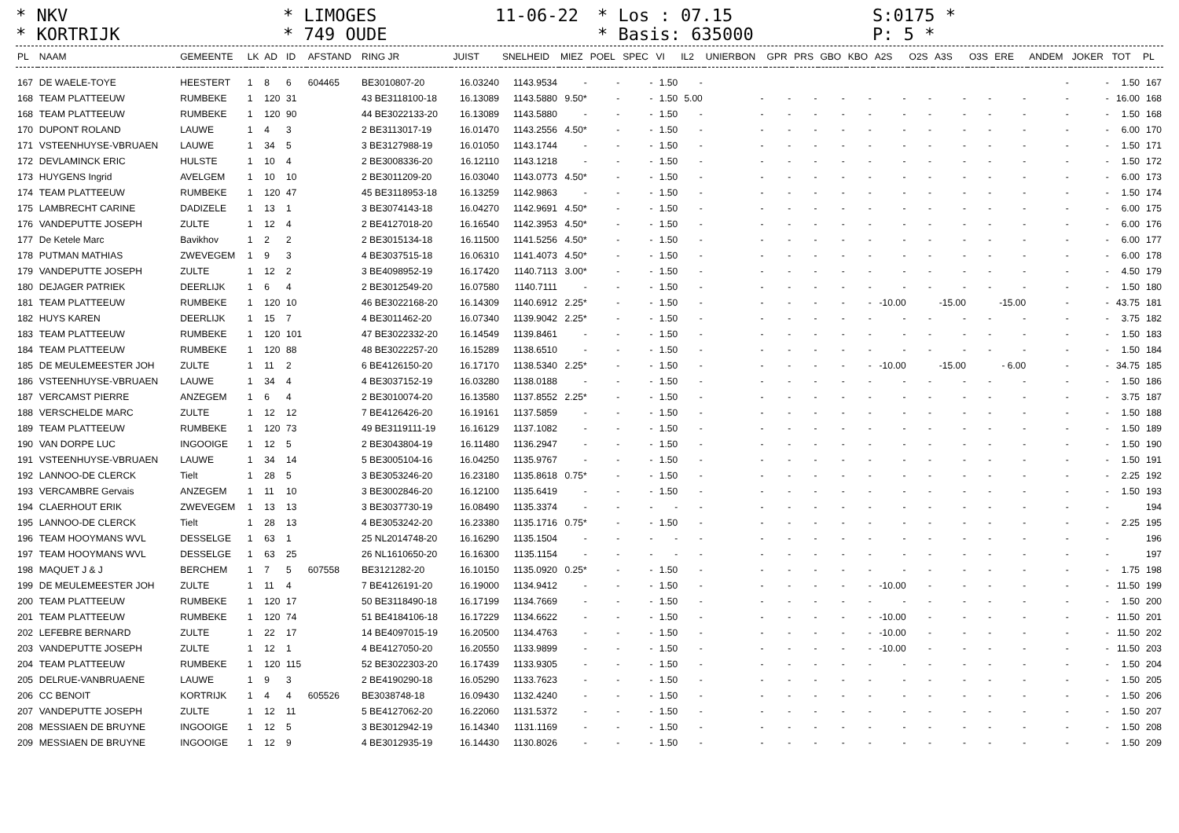* NKV
* KORTRIJK
* LIMOGES
* 749 OUDE
11-06-22
* Los : 07.15
* Basis: 635000
S:0175 *
P: 5 *
| PL | NAAM | GEMEENTE | LK | AD | ID | AFSTAND | RING JR | JUIST | SNELHEID | MIEZ | POEL | SPEC | VI | IL2 | UNIERBON | GPR | PRS | GBO | KBO | A2S | O2S | A3S | O3S | ERE | ANDEM | JOKER | TOT | PL |
| --- | --- | --- | --- | --- | --- | --- | --- | --- | --- | --- | --- | --- | --- | --- | --- | --- | --- | --- | --- | --- | --- | --- | --- | --- | --- | --- | --- | --- |
| 167 | DE WAELE-TOYE | HEESTERT | 1 | 8 | 6 | 604465 | BE3010807-20 | 16.03240 | 1143.9534 | - | - | - | 1.50 | - | | | | | | | | | | | - | - | 1.50 | 167 |
| 168 | TEAM PLATTEEUW | RUMBEKE | 1 | 120 | 31 | | 43 BE3118100-18 | 16.13089 | 1143.5880 | 9.50* | - | - | 1.50 | 5.00 | - | - | - | - | - | - | - | - | - | - | - | - | 16.00 | 168 |
| 168 | TEAM PLATTEEUW | RUMBEKE | 1 | 120 | 90 | | 44 BE3022133-20 | 16.13089 | 1143.5880 | - | - | - | 1.50 | - | - | - | - | - | - | - | - | - | - | - | - | - | 1.50 | 168 |
| 170 | DUPONT ROLAND | LAUWE | 1 | 4 | 3 | | 2 BE3113017-19 | 16.01470 | 1143.2556 | 4.50* | - | - | 1.50 | - | - | - | - | - | - | - | - | - | - | - | - | - | 6.00 | 170 |
| 171 | VSTEENHUYSE-VBRUAEN | LAUWE | 1 | 34 | 5 | | 3 BE3127988-19 | 16.01050 | 1143.1744 | - | - | - | 1.50 | - | - | - | - | - | - | - | - | - | - | - | - | - | 1.50 | 171 |
| 172 | DEVLAMINCK ERIC | HULSTE | 1 | 10 | 4 | | 2 BE3008336-20 | 16.12110 | 1143.1218 | - | - | - | 1.50 | - | - | - | - | - | - | - | - | - | - | - | - | - | 1.50 | 172 |
| 173 | HUYGENS Ingrid | AVELGEM | 1 | 10 | 10 | | 2 BE3011209-20 | 16.03040 | 1143.0773 | 4.50* | - | - | 1.50 | - | - | - | - | - | - | - | - | - | - | - | - | - | 6.00 | 173 |
| 174 | TEAM PLATTEEUW | RUMBEKE | 1 | 120 | 47 | | 45 BE3118953-18 | 16.13259 | 1142.9863 | - | - | - | 1.50 | - | - | - | - | - | - | - | - | - | - | - | - | - | 1.50 | 174 |
| 175 | LAMBRECHT CARINE | DADIZELE | 1 | 13 | 1 | | 3 BE3074143-18 | 16.04270 | 1142.9691 | 4.50* | - | - | 1.50 | - | - | - | - | - | - | - | - | - | - | - | - | - | 6.00 | 175 |
| 176 | VANDEPUTTE JOSEPH | ZULTE | 1 | 12 | 4 | | 2 BE4127018-20 | 16.16540 | 1142.3953 | 4.50* | - | - | 1.50 | - | - | - | - | - | - | - | - | - | - | - | - | - | 6.00 | 176 |
| 177 | De Ketele Marc | Bavikhov | 1 | 2 | 2 | | 2 BE3015134-18 | 16.11500 | 1141.5256 | 4.50* | - | - | 1.50 | - | - | - | - | - | - | - | - | - | - | - | - | - | 6.00 | 177 |
| 178 | PUTMAN MATHIAS | ZWEVEGEM | 1 | 9 | 3 | | 4 BE3037515-18 | 16.06310 | 1141.4073 | 4.50* | - | - | 1.50 | - | - | - | - | - | - | - | - | - | - | - | - | - | 6.00 | 178 |
| 179 | VANDEPUTTE JOSEPH | ZULTE | 1 | 12 | 2 | | 3 BE4098952-19 | 16.17420 | 1140.7113 | 3.00* | - | - | 1.50 | - | - | - | - | - | - | - | - | - | - | - | - | - | 4.50 | 179 |
| 180 | DEJAGER PATRIEK | DEERLIJK | 1 | 6 | 4 | | 2 BE3012549-20 | 16.07580 | 1140.7111 | - | - | - | 1.50 | - | - | - | - | - | - | - | - | - | - | - | - | - | 1.50 | 180 |
| 181 | TEAM PLATTEEUW | RUMBEKE | 1 | 120 | 10 | | 46 BE3022168-20 | 16.14309 | 1140.6912 | 2.25* | - | - | 1.50 | - | - | - | - | - | - | -10.00 | | -15.00 | | -15.00 | - | - | 43.75 | 181 |
| 182 | HUYS KAREN | DEERLIJK | 1 | 15 | 7 | | 4 BE3011462-20 | 16.07340 | 1139.9042 | 2.25* | - | - | 1.50 | - | - | - | - | - | - | - | - | - | - | - | - | - | 3.75 | 182 |
| 183 | TEAM PLATTEEUW | RUMBEKE | 1 | 120 | 101 | | 47 BE3022332-20 | 16.14549 | 1139.8461 | - | - | - | 1.50 | - | - | - | - | - | - | - | - | - | - | - | - | - | 1.50 | 183 |
| 184 | TEAM PLATTEEUW | RUMBEKE | 1 | 120 | 88 | | 48 BE3022257-20 | 16.15289 | 1138.6510 | - | - | - | 1.50 | - | - | - | - | - | - | - | - | - | - | - | - | - | 1.50 | 184 |
| 185 | DE MEULEMEESTER JOH | ZULTE | 1 | 11 | 2 | | 6 BE4126150-20 | 16.17170 | 1138.5340 | 2.25* | - | - | 1.50 | - | - | - | - | - | - | -10.00 | | -15.00 | | - 6.00 | - | - | 34.75 | 185 |
| 186 | VSTEENHUYSE-VBRUAEN | LAUWE | 1 | 34 | 4 | | 4 BE3037152-19 | 16.03280 | 1138.0188 | - | - | - | 1.50 | - | - | - | - | - | - | - | - | - | - | - | - | - | 1.50 | 186 |
| 187 | VERCAMST PIERRE | ANZEGEM | 1 | 6 | 4 | | 2 BE3010074-20 | 16.13580 | 1137.8552 | 2.25* | - | - | 1.50 | - | - | - | - | - | - | - | - | - | - | - | - | - | 3.75 | 187 |
| 188 | VERSCHELDE MARC | ZULTE | 1 | 12 | 12 | | 7 BE4126426-20 | 16.19161 | 1137.5859 | - | - | - | 1.50 | - | - | - | - | - | - | - | - | - | - | - | - | - | 1.50 | 188 |
| 189 | TEAM PLATTEEUW | RUMBEKE | 1 | 120 | 73 | | 49 BE3119111-19 | 16.16129 | 1137.1082 | - | - | - | 1.50 | - | - | - | - | - | - | - | - | - | - | - | - | - | 1.50 | 189 |
| 190 | VAN DORPE LUC | INGOOIGE | 1 | 12 | 5 | | 2 BE3043804-19 | 16.11480 | 1136.2947 | - | - | - | 1.50 | - | - | - | - | - | - | - | - | - | - | - | - | - | 1.50 | 190 |
| 191 | VSTEENHUYSE-VBRUAEN | LAUWE | 1 | 34 | 14 | | 5 BE3005104-16 | 16.04250 | 1135.9767 | - | - | - | 1.50 | - | - | - | - | - | - | - | - | - | - | - | - | - | 1.50 | 191 |
| 192 | LANNOO-DE CLERCK | Tielt | 1 | 28 | 5 | | 3 BE3053246-20 | 16.23180 | 1135.8618 | 0.75* | - | - | 1.50 | - | - | - | - | - | - | - | - | - | - | - | - | - | 2.25 | 192 |
| 193 | VERCAMBRE Gervais | ANZEGEM | 1 | 11 | 10 | | 3 BE3002846-20 | 16.12100 | 1135.6419 | - | - | - | 1.50 | - | - | - | - | - | - | - | - | - | - | - | - | - | 1.50 | 193 |
| 194 | CLAERHOUT ERIK | ZWEVEGEM | 1 | 13 | 13 | | 3 BE3037730-19 | 16.08490 | 1135.3374 | - | - | - | - | - | - | - | - | - | - | - | - | - | - | - | - | - | | 194 |
| 195 | LANNOO-DE CLERCK | Tielt | 1 | 28 | 13 | | 4 BE3053242-20 | 16.23380 | 1135.1716 | 0.75* | - | - | 1.50 | - | - | - | - | - | - | - | - | - | - | - | - | - | 2.25 | 195 |
| 196 | TEAM HOOYMANS WVL | DESSELGE | 1 | 63 | 1 | | 25 NL2014748-20 | 16.16290 | 1135.1504 | - | - | - | - | - | - | - | - | - | - | - | - | - | - | - | - | - | | 196 |
| 197 | TEAM HOOYMANS WVL | DESSELGE | 1 | 63 | 25 | | 26 NL1610650-20 | 16.16300 | 1135.1154 | - | - | - | - | - | - | - | - | - | - | - | - | - | - | - | - | - | | 197 |
| 198 | MAQUET J & J | BERCHEM | 1 | 7 | 5 | 607558 | BE3121282-20 | 16.10150 | 1135.0920 | 0.25* | - | - | 1.50 | - | - | - | - | - | - | - | - | - | - | - | - | - | 1.75 | 198 |
| 199 | DE MEULEMEESTER JOH | ZULTE | 1 | 11 | 4 | | 7 BE4126191-20 | 16.19000 | 1134.9412 | - | - | - | 1.50 | - | - | - | - | - | - | -10.00 | - | - | - | - | - | - | 11.50 | 199 |
| 200 | TEAM PLATTEEUW | RUMBEKE | 1 | 120 | 17 | | 50 BE3118490-18 | 16.17199 | 1134.7669 | - | - | - | 1.50 | - | - | - | - | - | - | - | - | - | - | - | - | - | 1.50 | 200 |
| 201 | TEAM PLATTEEUW | RUMBEKE | 1 | 120 | 74 | | 51 BE4184106-18 | 16.17229 | 1134.6622 | - | - | - | 1.50 | - | - | - | - | - | - | -10.00 | - | - | - | - | - | - | 11.50 | 201 |
| 202 | LEFEBRE BERNARD | ZULTE | 1 | 22 | 17 | | 14 BE4097015-19 | 16.20500 | 1134.4763 | - | - | - | 1.50 | - | - | - | - | - | - | -10.00 | - | - | - | - | - | - | 11.50 | 202 |
| 203 | VANDEPUTTE JOSEPH | ZULTE | 1 | 12 | 1 | | 4 BE4127050-20 | 16.20550 | 1133.9899 | - | - | - | 1.50 | - | - | - | - | - | - | -10.00 | - | - | - | - | - | - | 11.50 | 203 |
| 204 | TEAM PLATTEEUW | RUMBEKE | 1 | 120 | 115 | | 52 BE3022303-20 | 16.17439 | 1133.9305 | - | - | - | 1.50 | - | - | - | - | - | - | - | - | - | - | - | - | - | 1.50 | 204 |
| 205 | DELRUE-VANBRUAENE | LAUWE | 1 | 9 | 3 | | 2 BE4190290-18 | 16.05290 | 1133.7623 | - | - | - | 1.50 | - | - | - | - | - | - | - | - | - | - | - | - | - | 1.50 | 205 |
| 206 | CC BENOIT | KORTRIJK | 1 | 4 | 4 | 605526 | BE3038748-18 | 16.09430 | 1132.4240 | - | - | - | 1.50 | - | - | - | - | - | - | - | - | - | - | - | - | - | 1.50 | 206 |
| 207 | VANDEPUTTE JOSEPH | ZULTE | 1 | 12 | 11 | | 5 BE4127062-20 | 16.22060 | 1131.5372 | - | - | - | 1.50 | - | - | - | - | - | - | - | - | - | - | - | - | - | 1.50 | 207 |
| 208 | MESSIAEN DE BRUYNE | INGOOIGE | 1 | 12 | 5 | | 3 BE3012942-19 | 16.14340 | 1131.1169 | - | - | - | 1.50 | - | - | - | - | - | - | - | - | - | - | - | - | - | 1.50 | 208 |
| 209 | MESSIAEN DE BRUYNE | INGOOIGE | 1 | 12 | 9 | | 4 BE3012935-19 | 16.14430 | 1130.8026 | - | - | - | 1.50 | - | - | - | - | - | - | - | - | - | - | - | - | - | 1.50 | 209 |